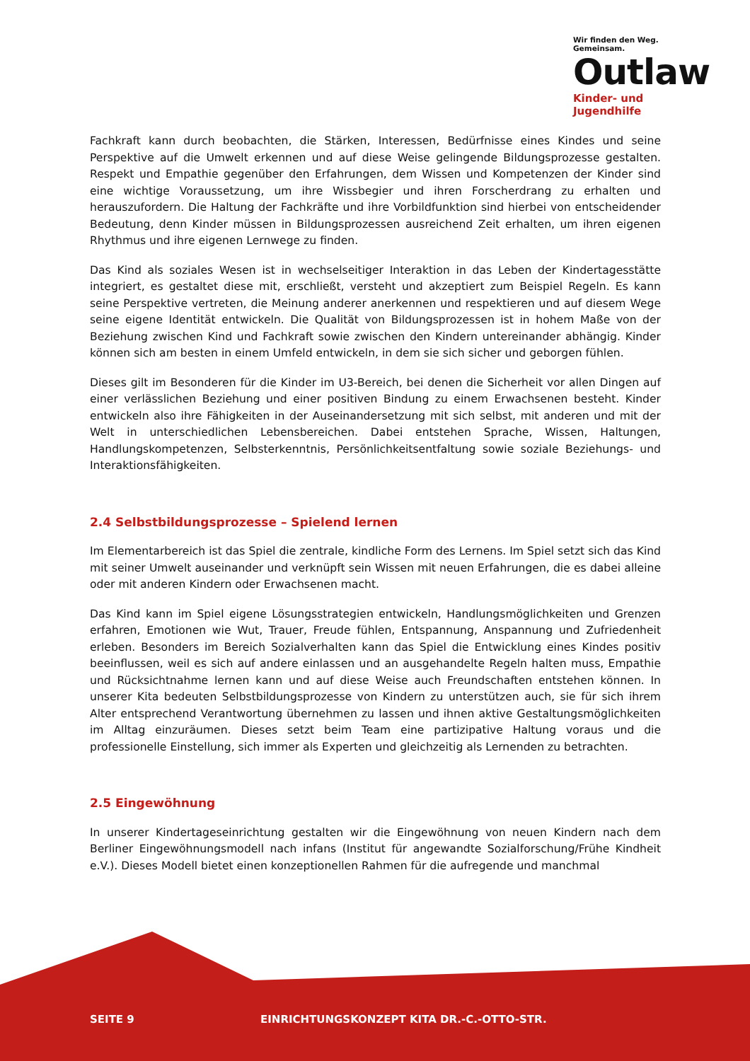Wir finden den Weg. Gemeinsam.
Outlaw
Kinder- und Jugendhilfe
Fachkraft kann durch beobachten, die Stärken, Interessen, Bedürfnisse eines Kindes und seine Perspektive auf die Umwelt erkennen und auf diese Weise gelingende Bildungsprozesse gestalten. Respekt und Empathie gegenüber den Erfahrungen, dem Wissen und Kompetenzen der Kinder sind eine wichtige Voraussetzung, um ihre Wissbegier und ihren Forscherdrang zu erhalten und herauszufordern. Die Haltung der Fachkräfte und ihre Vorbildfunktion sind hierbei von entscheidender Bedeutung, denn Kinder müssen in Bildungsprozessen ausreichend Zeit erhalten, um ihren eigenen Rhythmus und ihre eigenen Lernwege zu finden.
Das Kind als soziales Wesen ist in wechselseitiger Interaktion in das Leben der Kindertagesstätte integriert, es gestaltet diese mit, erschließt, versteht und akzeptiert zum Beispiel Regeln. Es kann seine Perspektive vertreten, die Meinung anderer anerkennen und respektieren und auf diesem Wege seine eigene Identität entwickeln. Die Qualität von Bildungsprozessen ist in hohem Maße von der Beziehung zwischen Kind und Fachkraft sowie zwischen den Kindern untereinander abhängig. Kinder können sich am besten in einem Umfeld entwickeln, in dem sie sich sicher und geborgen fühlen.
Dieses gilt im Besonderen für die Kinder im U3-Bereich, bei denen die Sicherheit vor allen Dingen auf einer verlässlichen Beziehung und einer positiven Bindung zu einem Erwachsenen besteht. Kinder entwickeln also ihre Fähigkeiten in der Auseinandersetzung mit sich selbst, mit anderen und mit der Welt in unterschiedlichen Lebensbereichen. Dabei entstehen Sprache, Wissen, Haltungen, Handlungskompetenzen, Selbsterkenntnis, Persönlichkeitsentfaltung sowie soziale Beziehungs- und Interaktionsfähigkeiten.
2.4 Selbstbildungsprozesse – Spielend lernen
Im Elementarbereich ist das Spiel die zentrale, kindliche Form des Lernens. Im Spiel setzt sich das Kind mit seiner Umwelt auseinander und verknüpft sein Wissen mit neuen Erfahrungen, die es dabei alleine oder mit anderen Kindern oder Erwachsenen macht.
Das Kind kann im Spiel eigene Lösungsstrategien entwickeln, Handlungsmöglichkeiten und Grenzen erfahren, Emotionen wie Wut, Trauer, Freude fühlen, Entspannung, Anspannung und Zufriedenheit erleben. Besonders im Bereich Sozialverhalten kann das Spiel die Entwicklung eines Kindes positiv beeinflussen, weil es sich auf andere einlassen und an ausgehandelte Regeln halten muss, Empathie und Rücksichtnahme lernen kann und auf diese Weise auch Freundschaften entstehen können. In unserer Kita bedeuten Selbstbildungsprozesse von Kindern zu unterstützen auch, sie für sich ihrem Alter entsprechend Verantwortung übernehmen zu lassen und ihnen aktive Gestaltungsmöglichkeiten im Alltag einzuräumen. Dieses setzt beim Team eine partizipative Haltung voraus und die professionelle Einstellung, sich immer als Experten und gleichzeitig als Lernenden zu betrachten.
2.5 Eingewöhnung
In unserer Kindertageseinrichtung gestalten wir die Eingewöhnung von neuen Kindern nach dem Berliner Eingewöhnungsmodell nach infans (Institut für angewandte Sozialforschung/Frühe Kindheit e.V.). Dieses Modell bietet einen konzeptionellen Rahmen für die aufregende und manchmal
SEITE 9
EINRICHTUNGSKONZEPT KITA DR.-C.-OTTO-STR.